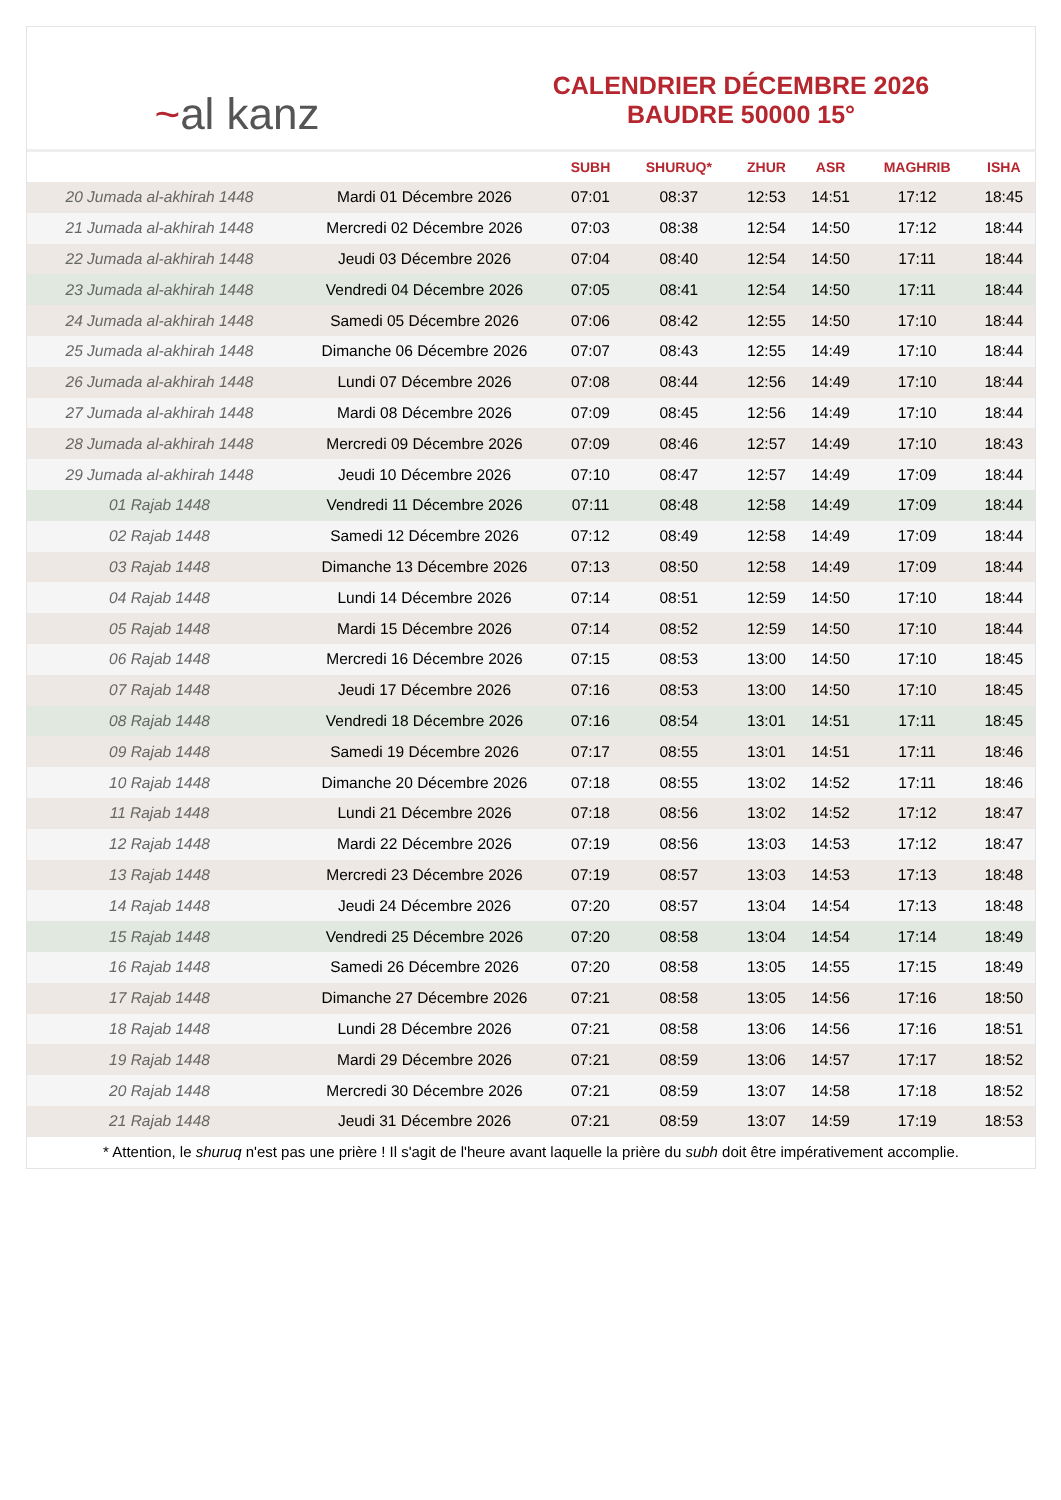~al kanz
CALENDRIER DÉCEMBRE 2026
BAUDRE 50000 15°
| | | SUBH | SHURUQ* | ZHUR | ASR | MAGHRIB | ISHA |
| --- | --- | --- | --- | --- | --- | --- | --- |
| 20 Jumada al-akhirah 1448 | Mardi 01 Décembre 2026 | 07:01 | 08:37 | 12:53 | 14:51 | 17:12 | 18:45 |
| 21 Jumada al-akhirah 1448 | Mercredi 02 Décembre 2026 | 07:03 | 08:38 | 12:54 | 14:50 | 17:12 | 18:44 |
| 22 Jumada al-akhirah 1448 | Jeudi 03 Décembre 2026 | 07:04 | 08:40 | 12:54 | 14:50 | 17:11 | 18:44 |
| 23 Jumada al-akhirah 1448 | Vendredi 04 Décembre 2026 | 07:05 | 08:41 | 12:54 | 14:50 | 17:11 | 18:44 |
| 24 Jumada al-akhirah 1448 | Samedi 05 Décembre 2026 | 07:06 | 08:42 | 12:55 | 14:50 | 17:10 | 18:44 |
| 25 Jumada al-akhirah 1448 | Dimanche 06 Décembre 2026 | 07:07 | 08:43 | 12:55 | 14:49 | 17:10 | 18:44 |
| 26 Jumada al-akhirah 1448 | Lundi 07 Décembre 2026 | 07:08 | 08:44 | 12:56 | 14:49 | 17:10 | 18:44 |
| 27 Jumada al-akhirah 1448 | Mardi 08 Décembre 2026 | 07:09 | 08:45 | 12:56 | 14:49 | 17:10 | 18:44 |
| 28 Jumada al-akhirah 1448 | Mercredi 09 Décembre 2026 | 07:09 | 08:46 | 12:57 | 14:49 | 17:10 | 18:43 |
| 29 Jumada al-akhirah 1448 | Jeudi 10 Décembre 2026 | 07:10 | 08:47 | 12:57 | 14:49 | 17:09 | 18:44 |
| 01 Rajab 1448 | Vendredi 11 Décembre 2026 | 07:11 | 08:48 | 12:58 | 14:49 | 17:09 | 18:44 |
| 02 Rajab 1448 | Samedi 12 Décembre 2026 | 07:12 | 08:49 | 12:58 | 14:49 | 17:09 | 18:44 |
| 03 Rajab 1448 | Dimanche 13 Décembre 2026 | 07:13 | 08:50 | 12:58 | 14:49 | 17:09 | 18:44 |
| 04 Rajab 1448 | Lundi 14 Décembre 2026 | 07:14 | 08:51 | 12:59 | 14:50 | 17:10 | 18:44 |
| 05 Rajab 1448 | Mardi 15 Décembre 2026 | 07:14 | 08:52 | 12:59 | 14:50 | 17:10 | 18:44 |
| 06 Rajab 1448 | Mercredi 16 Décembre 2026 | 07:15 | 08:53 | 13:00 | 14:50 | 17:10 | 18:45 |
| 07 Rajab 1448 | Jeudi 17 Décembre 2026 | 07:16 | 08:53 | 13:00 | 14:50 | 17:10 | 18:45 |
| 08 Rajab 1448 | Vendredi 18 Décembre 2026 | 07:16 | 08:54 | 13:01 | 14:51 | 17:11 | 18:45 |
| 09 Rajab 1448 | Samedi 19 Décembre 2026 | 07:17 | 08:55 | 13:01 | 14:51 | 17:11 | 18:46 |
| 10 Rajab 1448 | Dimanche 20 Décembre 2026 | 07:18 | 08:55 | 13:02 | 14:52 | 17:11 | 18:46 |
| 11 Rajab 1448 | Lundi 21 Décembre 2026 | 07:18 | 08:56 | 13:02 | 14:52 | 17:12 | 18:47 |
| 12 Rajab 1448 | Mardi 22 Décembre 2026 | 07:19 | 08:56 | 13:03 | 14:53 | 17:12 | 18:47 |
| 13 Rajab 1448 | Mercredi 23 Décembre 2026 | 07:19 | 08:57 | 13:03 | 14:53 | 17:13 | 18:48 |
| 14 Rajab 1448 | Jeudi 24 Décembre 2026 | 07:20 | 08:57 | 13:04 | 14:54 | 17:13 | 18:48 |
| 15 Rajab 1448 | Vendredi 25 Décembre 2026 | 07:20 | 08:58 | 13:04 | 14:54 | 17:14 | 18:49 |
| 16 Rajab 1448 | Samedi 26 Décembre 2026 | 07:20 | 08:58 | 13:05 | 14:55 | 17:15 | 18:49 |
| 17 Rajab 1448 | Dimanche 27 Décembre 2026 | 07:21 | 08:58 | 13:05 | 14:56 | 17:16 | 18:50 |
| 18 Rajab 1448 | Lundi 28 Décembre 2026 | 07:21 | 08:58 | 13:06 | 14:56 | 17:16 | 18:51 |
| 19 Rajab 1448 | Mardi 29 Décembre 2026 | 07:21 | 08:59 | 13:06 | 14:57 | 17:17 | 18:52 |
| 20 Rajab 1448 | Mercredi 30 Décembre 2026 | 07:21 | 08:59 | 13:07 | 14:58 | 17:18 | 18:52 |
| 21 Rajab 1448 | Jeudi 31 Décembre 2026 | 07:21 | 08:59 | 13:07 | 14:59 | 17:19 | 18:53 |
* Attention, le shuruq n'est pas une prière ! Il s'agit de l'heure avant laquelle la prière du subh doit être impérativement accomplie.